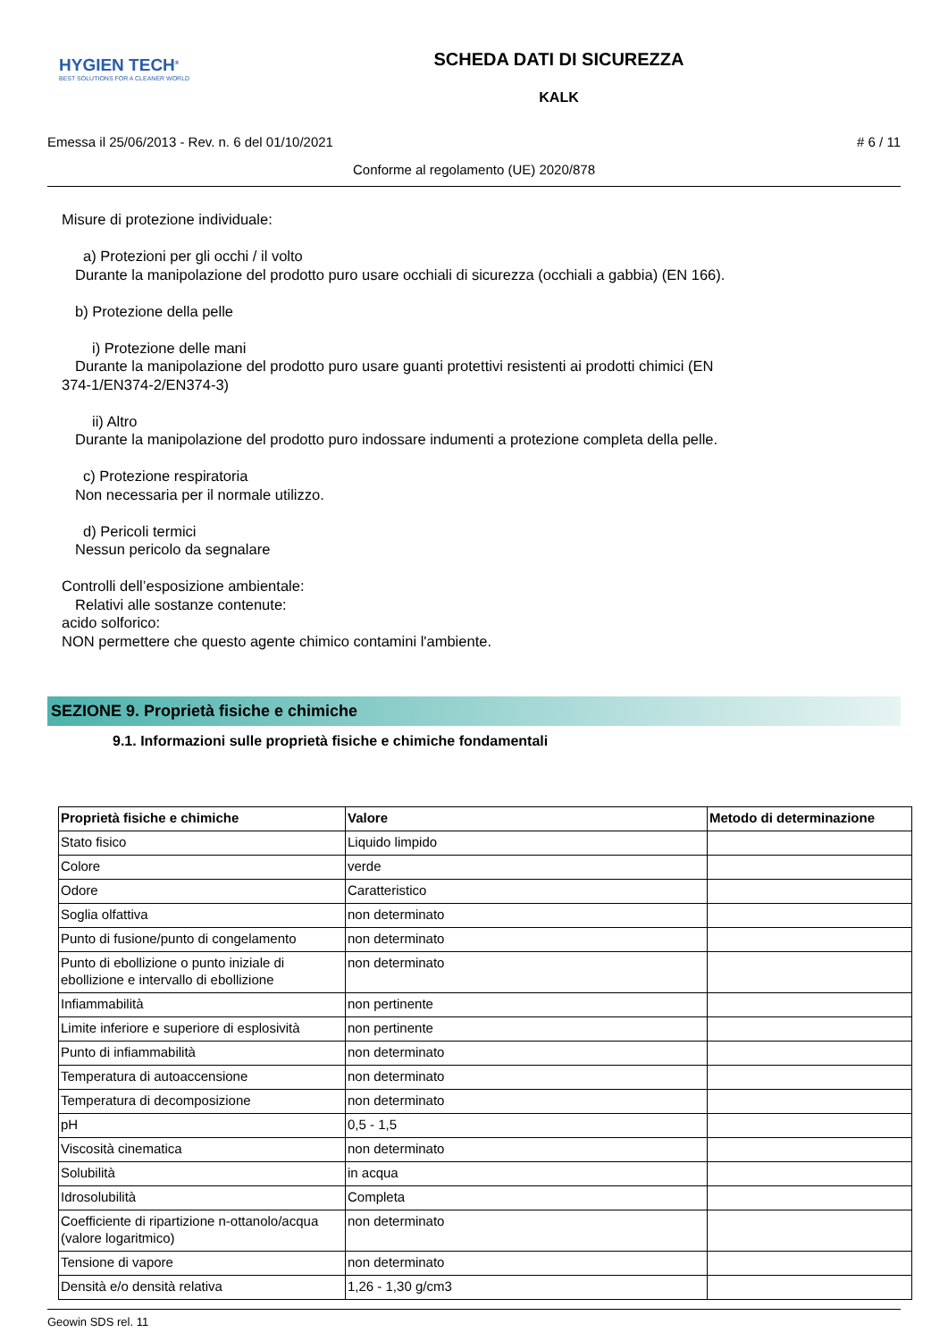HYGIEN TECH<sup>®</sup>
BEST SOLUTIONS FOR A CLEANER WORLD
SCHEDA DATI DI SICUREZZA
KALK
Emessa il 25/06/2013 - Rev. n. 6 del 01/10/2021 # 6 / 11
Conforme al regolamento (UE) 2020/878
Misure di protezione individuale:
a) Protezioni per gli occhi / il volto
Durante la manipolazione del prodotto puro usare occhiali di sicurezza (occhiali a gabbia) (EN 166).
b) Protezione della pelle
i) Protezione delle mani
Durante la manipolazione del prodotto puro usare guanti protettivi resistenti ai prodotti chimici (EN
374-1/EN374-2/EN374-3)
ii) Altro
Durante la manipolazione del prodotto puro indossare indumenti a protezione completa della pelle.
c) Protezione respiratoria
Non necessaria per il normale utilizzo.
d) Pericoli termici
Nessun pericolo da segnalare
Controlli dell’esposizione ambientale:
Relativi alle sostanze contenute:
acido solforico:
NON permettere che questo agente chimico contamini l'ambiente.
SEZIONE 9. Proprietà fisiche e chimiche
9.1. Informazioni sulle proprietà fisiche e chimiche fondamentali
| Proprietà fisiche e chimiche | Valore | Metodo di determinazione |
| --- | --- | --- |
| Stato fisico | Liquido limpido | |
| Colore | verde | |
| Odore | Caratteristico | |
| Soglia olfattiva | non determinato | |
| Punto di fusione/punto di congelamento | non determinato | |
| Punto di ebollizione o punto iniziale di ebollizione e intervallo di ebollizione | non determinato | |
| Infiammabilità | non pertinente | |
| Limite inferiore e superiore di esplosività | non pertinente | |
| Punto di infiammabilità | non determinato | |
| Temperatura di autoaccensione | non determinato | |
| Temperatura di decomposizione | non determinato | |
| pH | 0,5 - 1,5 | |
| Viscosità cinematica | non determinato | |
| Solubilità | in acqua | |
| Idrosolubilità | Completa | |
| Coefficiente di ripartizione n-ottanolo/acqua (valore logaritmico) | non determinato | |
| Tensione di vapore | non determinato | |
| Densità e/o densità relativa | 1,26 - 1,30 g/cm3 | |
Geowin SDS rel. 11